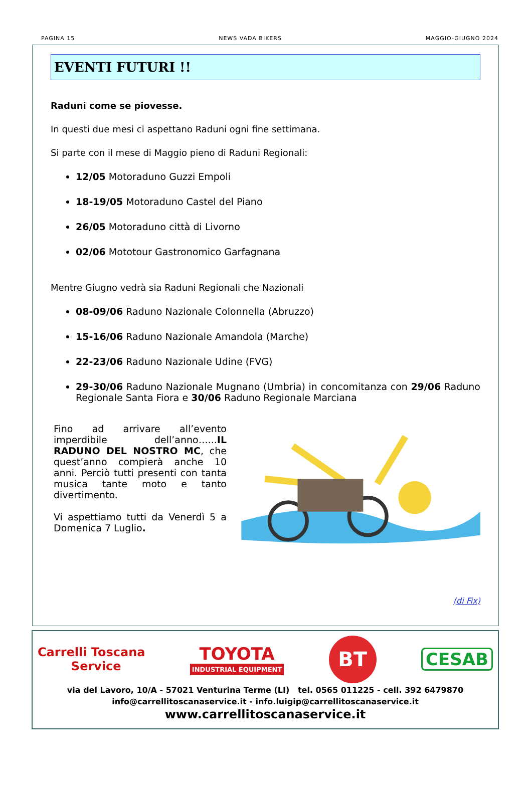PAGINA 15 NEWS VADA BIKERS MAGGIO-GIUGNO 2024
EVENTI FUTURI !!
Raduni come se piovesse.
In questi due mesi ci aspettano Raduni ogni fine settimana.
Si parte con il mese di Maggio pieno di Raduni Regionali:
12/05 Motoraduno Guzzi Empoli
18-19/05 Motoraduno Castel del Piano
26/05 Motoraduno città di Livorno
02/06 Mototour Gastronomico Garfagnana
Mentre Giugno vedrà sia Raduni Regionali che Nazionali
08-09/06 Raduno Nazionale Colonnella (Abruzzo)
15-16/06 Raduno Nazionale Amandola (Marche)
22-23/06 Raduno Nazionale Udine (FVG)
29-30/06 Raduno Nazionale Mugnano (Umbria) in concomitanza con 29/06 Raduno Regionale Santa Fiora e 30/06 Raduno Regionale Marciana
Fino ad arrivare all’evento imperdibile dell’anno…...IL RADUNO DEL NOSTRO MC, che quest’anno compierà anche 10 anni. Perciò tutti presenti con tanta musica tante moto e tanto divertimento.
Vi aspettiamo tutti da Venerdì 5 a Domenica 7 Luglio.
(di Fix)
Carrelli Toscana
Service
TOYOTA
INDUSTRIAL EQUIPMENT
BT
CESAB
via del Lavoro, 10/A - 57021 Venturina Terme (LI) tel. 0565 011225 - cell. 392 6479870
info@carrellitoscanaservice.it - info.luigip@carrellitoscanaservice.it
www.carrellitoscanaservice.it